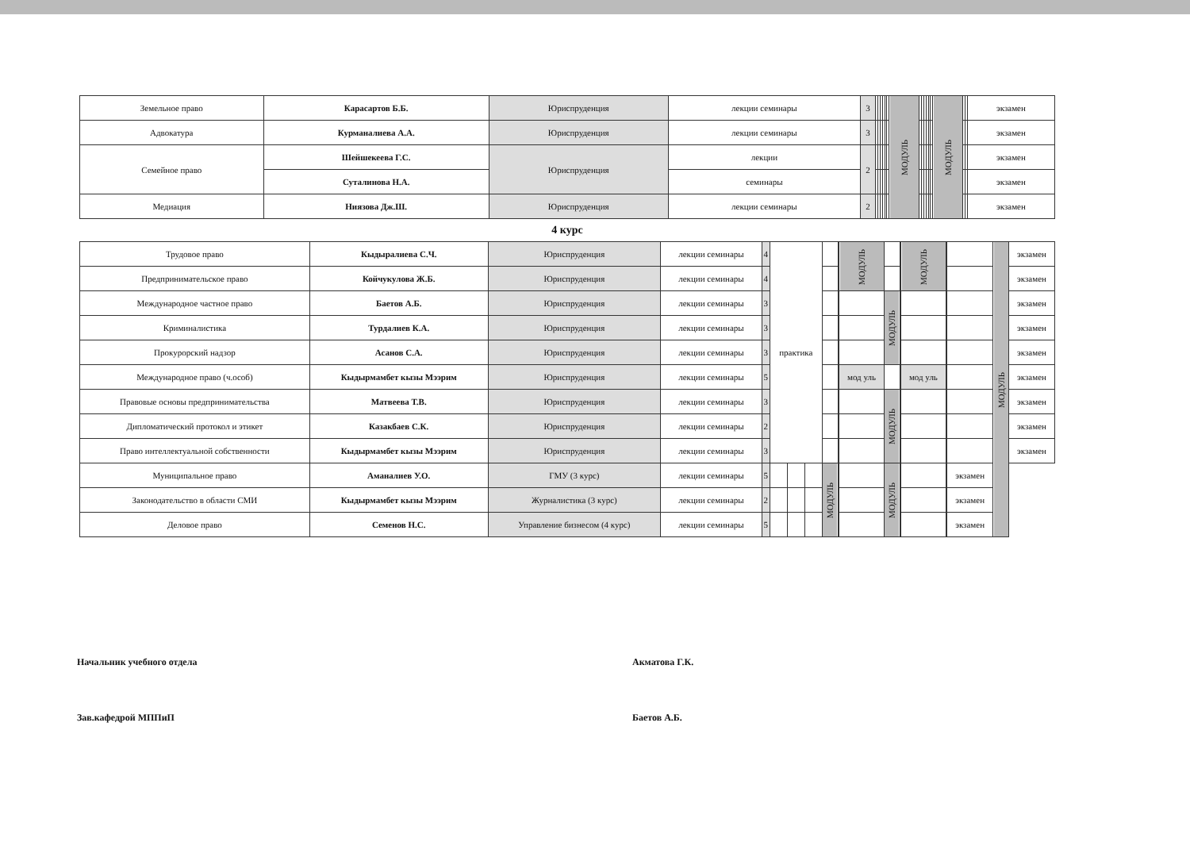| Земельное право | Карасартов Б.Б. | Юриспруденция | лекции семинары | 3 | | | | | | | МОДУЛЬ | | | | | | | МОДУЛЬ | | | экзамен |
| Адвокатура | Курманалиева А.А. | Юриспруденция | лекции семинары | 3 | | | | | | | | | | | | | | | | | экзамен |
| Семейное право | Шейшекеева Г.С. | Юриспруденция | лекции | 2 | | | | | | | | | | | | | | | | | экзамен |
| | Суталинова Н.А. | | семинары | | | | | | | | | | | | | | | | | | экзамен |
| Медиация | Ниязова Дж.Ш. | Юриспруденция | лекции семинары | 2 | | | | | | | | | | | | | | | | | экзамен |
4 курс
| Трудовое право | Кыдыралиева С.Ч. | Юриспруденция | лекции семинары | 4 | практика | | | | | МОДУЛЬ | | | МОДУЛЬ | | | МОДУЛЬ | экзамен |
| Предпринимательское право | Койчукулова Ж.Б. | Юриспруденция | лекции семинары | 4 | | | | | | | | | | | | | экзамен |
| Международное частное право | Баетов А.Б. | Юриспруденция | лекции семинары | 3 | | | | | | | МОДУЛЬ | | | | | | экзамен |
| Криминалистика | Турдалиев К.А. | Юриспруденция | лекции семинары | 3 | | | | | | | | | | | | | экзамен |
| Прокурорский надзор | Асанов С.А. | Юриспруденция | лекции семинары | 3 | | | | | | | | | | | | | экзамен |
| Международное право (ч.особ) | Кыдырмамбет кызы Мээрим | Юриспруденция | лекции семинары | 5 | | | | | | мод уль | | | мод уль | | | | экзамен |
| Правовые основы предпринимательства | Матвеева Т.В. | Юриспруденция | лекции семинары | 3 | | | | | | | МОДУЛЬ | | | | | | экзамен |
| Дипломатический протокол и этикет | Казакбаев С.К. | Юриспруденция | лекции семинары | 2 | | | | | | | | | | | | | экзамен |
| Право интеллектуальной собственности | Кыдырмамбет кызы Мээрим | Юриспруденция | лекции семинары | 3 | | | | | | | | | | | | | экзамен |
| Муниципальное право | Аманалиев У.О. | ГМУ (3 курс) | лекции семинары | 5 | | | | МОДУЛЬ | | | МОДУЛЬ | | | | экзамен | | |
| Законодательство в области СМИ | Кыдырмамбет кызы Мээрим | Журналистика (3 курс) | лекции семинары | 2 | | | | | | | | | | | экзамен | | |
| Деловое право | Семенов Н.С. | Управление бизнесом (4 курс) | лекции семинары | 5 | | | | | | | | | | | экзамен | | |
Начальник учебного отдела Акматова Г.К.
Зав.кафедрой МППиП Баетов А.Б.